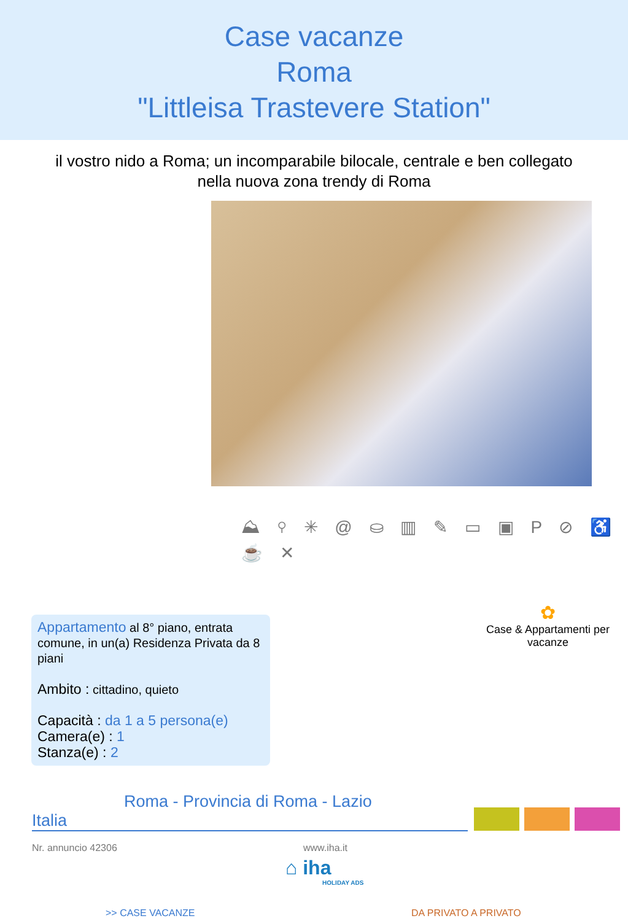Case vacanze
Roma
"Littleisa Trastevere Station"
il vostro nido a Roma; un incomparabile bilocale, centrale e ben collegato nella nuova zona trendy di Roma
⛰ ⚲ ✳ @ ⛀ ▥ ✎ ▭ ▣ P ⊘ ♿ ☕ ✕
Appartamento al 8° piano, entrata comune, in un(a) Residenza Privata da 8 piani
Ambito : cittadino, quieto
Capacità : da 1 a 5 persona(e)
Camera(e) : 1
Stanza(e) : 2
✿
Case & Appartamenti per vacanze
Roma - Provincia di Roma - Lazio
Italia
Nr. annuncio 42306 www.iha.it
⌂ iha
HOLIDAY ADS
>> CASE VACANZE DA PRIVATO A PRIVATO